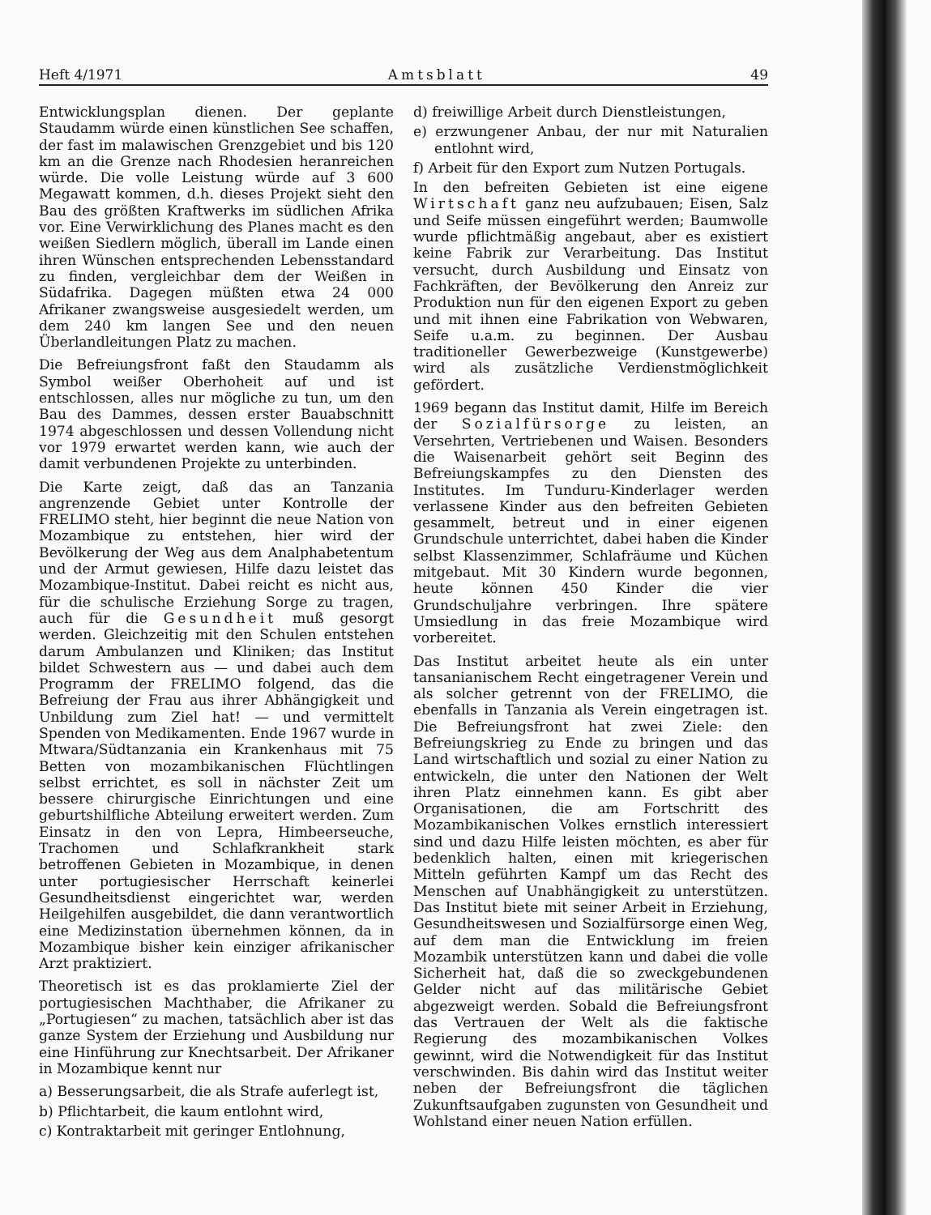Heft 4/1971 Amtsblatt 49
Entwicklungsplan dienen. Der geplante Staudamm würde einen künstlichen See schaffen, der fast im malawischen Grenzgebiet und bis 120 km an die Grenze nach Rhodesien heranreichen würde. Die volle Leistung würde auf 3 600 Megawatt kommen, d.h. dieses Projekt sieht den Bau des größten Kraftwerks im südlichen Afrika vor. Eine Verwirklichung des Planes macht es den weißen Siedlern möglich, überall im Lande einen ihren Wünschen entsprechenden Lebensstandard zu finden, vergleichbar dem der Weißen in Südafrika. Dagegen müßten etwa 24 000 Afrikaner zwangsweise ausgesiedelt werden, um dem 240 km langen See und den neuen Überlandleitungen Platz zu machen.
Die Befreiungsfront faßt den Staudamm als Symbol weißer Oberhoheit auf und ist entschlossen, alles nur mögliche zu tun, um den Bau des Dammes, dessen erster Bauabschnitt 1974 abgeschlossen und dessen Vollendung nicht vor 1979 erwartet werden kann, wie auch der damit verbundenen Projekte zu unterbinden.
Die Karte zeigt, daß das an Tanzania angrenzende Gebiet unter Kontrolle der FRELIMO steht, hier beginnt die neue Nation von Mozambique zu entstehen, hier wird der Bevölkerung der Weg aus dem Analphabetentum und der Armut gewiesen, Hilfe dazu leistet das Mozambique-Institut. Dabei reicht es nicht aus, für die schulische Erziehung Sorge zu tragen, auch für die Gesundheit muß gesorgt werden. Gleichzeitig mit den Schulen entstehen darum Ambulanzen und Kliniken; das Institut bildet Schwestern aus — und dabei auch dem Programm der FRELIMO folgend, das die Befreiung der Frau aus ihrer Abhängigkeit und Unbildung zum Ziel hat! — und vermittelt Spenden von Medikamenten. Ende 1967 wurde in Mtwara/Südtanzania ein Krankenhaus mit 75 Betten von mozambikanischen Flüchtlingen selbst errichtet, es soll in nächster Zeit um bessere chirurgische Einrichtungen und eine geburtshilfliche Abteilung erweitert werden. Zum Einsatz in den von Lepra, Himbeerseuche, Trachomen und Schlafkrankheit stark betroffenen Gebieten in Mozambique, in denen unter portugiesischer Herrschaft keinerlei Gesundheitsdienst eingerichtet war, werden Heilgehilfen ausgebildet, die dann verantwortlich eine Medizinstation übernehmen können, da in Mozambique bisher kein einziger afrikanischer Arzt praktiziert.
Theoretisch ist es das proklamierte Ziel der portugiesischen Machthaber, die Afrikaner zu „Portugiesen“ zu machen, tatsächlich aber ist das ganze System der Erziehung und Ausbildung nur eine Hinführung zur Knechtsarbeit. Der Afrikaner in Mozambique kennt nur
a) Besserungsarbeit, die als Strafe auferlegt ist,
b) Pflichtarbeit, die kaum entlohnt wird,
c) Kontraktarbeit mit geringer Entlohnung,
d) freiwillige Arbeit durch Dienstleistungen,
e) erzwungener Anbau, der nur mit Naturalien entlohnt wird,
f) Arbeit für den Export zum Nutzen Portugals.
In den befreiten Gebieten ist eine eigene Wirtschaft ganz neu aufzubauen; Eisen, Salz und Seife müssen eingeführt werden; Baumwolle wurde pflichtmäßig angebaut, aber es existiert keine Fabrik zur Verarbeitung. Das Institut versucht, durch Ausbildung und Einsatz von Fachkräften, der Bevölkerung den Anreiz zur Produktion nun für den eigenen Export zu geben und mit ihnen eine Fabrikation von Webwaren, Seife u.a.m. zu beginnen. Der Ausbau traditioneller Gewerbezweige (Kunstgewerbe) wird als zusätzliche Verdienstmöglichkeit gefördert.
1969 begann das Institut damit, Hilfe im Bereich der Sozialfürsorge zu leisten, an Versehrten, Vertriebenen und Waisen. Besonders die Waisenarbeit gehört seit Beginn des Befreiungskampfes zu den Diensten des Institutes. Im Tunduru-Kinderlager werden verlassene Kinder aus den befreiten Gebieten gesammelt, betreut und in einer eigenen Grundschule unterrichtet, dabei haben die Kinder selbst Klassenzimmer, Schlafräume und Küchen mitgebaut. Mit 30 Kindern wurde begonnen, heute können 450 Kinder die vier Grundschuljahre verbringen. Ihre spätere Umsiedlung in das freie Mozambique wird vorbereitet.
Das Institut arbeitet heute als ein unter tansanianischem Recht eingetragener Verein und als solcher getrennt von der FRELIMO, die ebenfalls in Tanzania als Verein eingetragen ist. Die Befreiungsfront hat zwei Ziele: den Befreiungskrieg zu Ende zu bringen und das Land wirtschaftlich und sozial zu einer Nation zu entwickeln, die unter den Nationen der Welt ihren Platz einnehmen kann. Es gibt aber Organisationen, die am Fortschritt des Mozambikanischen Volkes ernstlich interessiert sind und dazu Hilfe leisten möchten, es aber für bedenklich halten, einen mit kriegerischen Mitteln geführten Kampf um das Recht des Menschen auf Unabhängigkeit zu unterstützen. Das Institut biete mit seiner Arbeit in Erziehung, Gesundheitswesen und Sozialfürsorge einen Weg, auf dem man die Entwicklung im freien Mozambik unterstützen kann und dabei die volle Sicherheit hat, daß die so zweckgebundenen Gelder nicht auf das militärische Gebiet abgezweigt werden. Sobald die Befreiungsfront das Vertrauen der Welt als die faktische Regierung des mozambikanischen Volkes gewinnt, wird die Notwendigkeit für das Institut verschwinden. Bis dahin wird das Institut weiter neben der Befreiungsfront die täglichen Zukunftsaufgaben zugunsten von Gesundheit und Wohlstand einer neuen Nation erfüllen.